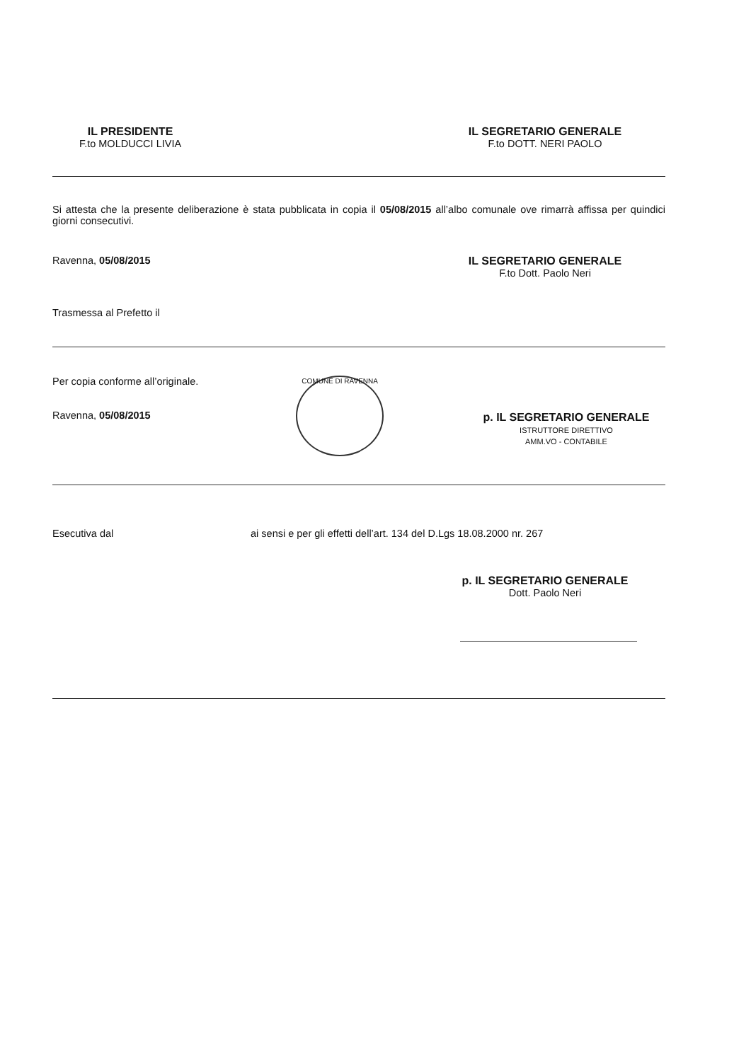IL PRESIDENTE
F.to MOLDUCCI LIVIA
IL SEGRETARIO GENERALE
F.to DOTT. NERI PAOLO
Si attesta che la presente deliberazione è stata pubblicata in copia il 05/08/2015 all’albo comunale ove rimarrà affissa per quindici giorni consecutivi.
Ravenna, 05/08/2015 IL SEGRETARIO GENERALE
F.to Dott. Paolo Neri
Trasmessa al Prefetto il
Per copia conforme all’originale.
Ravenna, 05/08/2015
COMUNE DI RAVENNA
p. IL SEGRETARIO GENERALE
ISTRUTTORE DIRETTIVO
AMM.VO - CONTABILE
Esecutiva dal ai sensi e per gli effetti dell’art. 134 del D.Lgs 18.08.2000 nr. 267
p. IL SEGRETARIO GENERALE
Dott. Paolo Neri